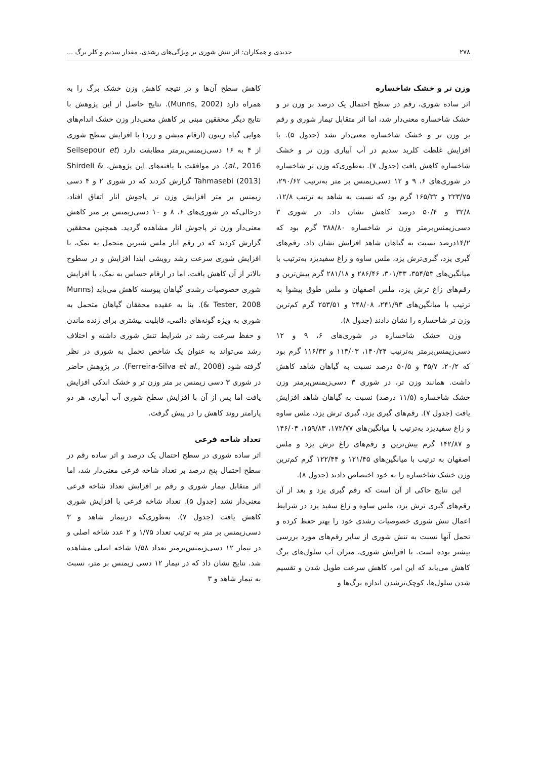۲۷۸ جدیدی و همکاران: اثر تنش شوری بر ویژگی‌های رشدی، مقدار سدیم و کلر برگ ...
وزن تر و خشک شاخساره
اثر ساده شوری، رقم در سطح احتمال یک درصد بر وزن تر و خشک شاخساره معنی‌دار شد، اما اثر متقابل تیمار شوری و رقم بر وزن تر و خشک شاخساره معنی‌دار نشد (جدول ۵). با افزایش غلظت کلرید سدیم در آب آبیاری وزن تر و خشک شاخساره کاهش یافت (جدول ۷). به‌طوری‌که وزن تر شاخساره در شوری‌های ۶، ۹ و ۱۲ دسی‌زیمنس بر متر به‌ترتیب ۲۹۰/۶۲، ۲۲۳/۷۵ و ۱۶۵/۳۲ گرم بود که نسبت به شاهد به ترتیب ۱۲/۸، ۳۲/۸ و ۵۰/۴ درصد کاهش نشان داد. در شوری ۳ دسی‌زیمنس‌برمتر وزن تر شاخساره ۳۸۸/۸۰ گرم بود که ۱۴/۲درصد نسبت به گیاهان شاهد افزایش نشان داد. رقم‌های گبری یزد، گبری‌ترش یزد، ملس ساوه و زاغ سفیدیزد به‌ترتیب با میانگین‌های ۳۵۴/۵۳، ۳۰۱/۳۳، ۲۸۶/۴۶ و ۲۸۱/۱۸ گرم بیش‌ترین و رقم‌های زاغ ترش یزد، ملس اصفهان و ملس طوق پیشوا به ترتیب با میانگین‌های ۲۴۱/۹۳، ۲۴۸/۰۸ و ۲۵۳/۵۱ گرم کم‌ترین وزن تر شاخساره را نشان دادند (جدول ۸).
وزن خشک شاخساره در شوری‌های ۶، ۹ و ۱۲ دسی‌زیمنس‌برمتر به‌ترتیب ۱۴۰/۲۴، ۱۱۳/۰۳ و ۱۱۶/۳۲ گرم بود که ۲۰/۲، ۳۵/۷ و ۵۰/۵ درصد نسبت به گیاهان شاهد کاهش داشت. همانند وزن تر، در شوری ۳ دسی‌زیمنس‌برمتر وزن خشک شاخساره (۱۱/۵ درصد) نسبت به گیاهان شاهد افزایش یافت (جدول ۷). رقم‌های گبری یزد، گبری ترش یزد، ملس ساوه و زاغ سفیدیزد به‌ترتیب با میانگین‌های ۱۷۲/۷۷، ۱۵۹/۸۳، ۱۴۶/۰۴ و ۱۴۲/۸۷ گرم بیش‌ترین و رقم‌های زاغ ترش یزد و ملس اصفهان به ترتیب با میانگین‌های ۱۲۱/۴۵ و ۱۲۲/۴۴ گرم کم‌ترین وزن خشک شاخساره را به خود اختصاص دادند (جدول ۸).
این نتایج حاکی از آن است که رقم گبری یزد و بعد از آن رقم‌های گبری ترش یزد، ملس ساوه و زاغ سفید یزد در شرایط اعمال تنش شوری خصوصیات رشدی خود را بهتر حفظ کرده و تحمل آنها نسبت به تنش شوری از سایر رقم‌های مورد بررسی بیشتر بوده است. با افزایش شوری، میزان آب سلول‌های برگ کاهش می‌یابد که این امر، کاهش سرعت طویل شدن و تقسیم شدن سلول‌ها، کوچک‌ترشدن اندازه برگ‌ها و
کاهش سطح آن‌ها و در نتیجه کاهش وزن خشک برگ را به همراه دارد (Munns, 2002). نتایج حاصل از این پژوهش با نتایج دیگر محققین مبنی بر کاهش معنی‌دار وزن خشک اندام‌های هوایی گیاه زیتون (ارقام میشن و زرد) با افزایش سطح شوری از ۴ به ۱۶ دسی‌زیمنس‌برمتر مطابقت دارد (Seilsepour et al., 2016). در موافقت با یافته‌های این پژوهش، Shirdeli & Tahmasebi (2013) گزارش کردند که در شوری ۲ و ۴ دسی زیمنس بر متر افزایش وزن تر پاجوش انار اتفاق افتاد، درحالی‌که در شوری‌های ۶، ۸ و ۱۰ دسی‌زیمنس بر متر کاهش معنی‌دار وزن تر پاجوش انار مشاهده گردید. همچنین محققین گزارش کردند که در رقم انار ملس شیرین متحمل به نمک، با افزایش شوری سرعت رشد رویشی ابتدا افزایش و در سطوح بالاتر از آن کاهش یافت، اما در ارقام حساس به نمک، با افزایش شوری خصوصیات رشدی گیاهان پیوسته کاهش می‌یابد (Munns & Tester, 2008). بنا به عقیده محققان گیاهان متحمل به شوری به ویژه گونه‌های دائمی، قابلیت بیشتری برای زنده ماندن و حفظ سرعت رشد در شرایط تنش شوری داشته و اختلاف رشد می‌تواند به عنوان یک شاخص تحمل به شوری در نظر گرفته شود (Ferreira-Silva et al., 2008). در پژوهش حاضر در شوری ۳ دسی زیمنس بر متر وزن تر و خشک اندکی افزایش یافت اما پس از آن با افزایش سطح شوری آب آبیاری، هر دو پارامتر روند کاهش را در پیش گرفت.
تعداد شاخه فرعی
اثر ساده شوری در سطح احتمال یک درصد و اثر ساده رقم در سطح احتمال پنج درصد بر تعداد شاخه فرعی معنی‌دار شد، اما اثر متقابل تیمار شوری و رقم بر افزایش تعداد شاخه فرعی معنی‌دار نشد (جدول ۵). تعداد شاخه فرعی با افزایش شوری کاهش یافت (جدول ۷). به‌طوری‌که درتیمار شاهد و ۳ دسی‌زیمنس بر متر به ترتیب تعداد ۱/۷۵ و ۲ عدد شاخه اصلی و در تیمار ۱۲ دسی‌زیمنس‌برمتر تعداد ۱/۵۸ شاخه اصلی مشاهده شد. نتایج نشان داد که در تیمار ۱۲ دسی زیمنس بر متر، نسبت به تیمار شاهد و ۳